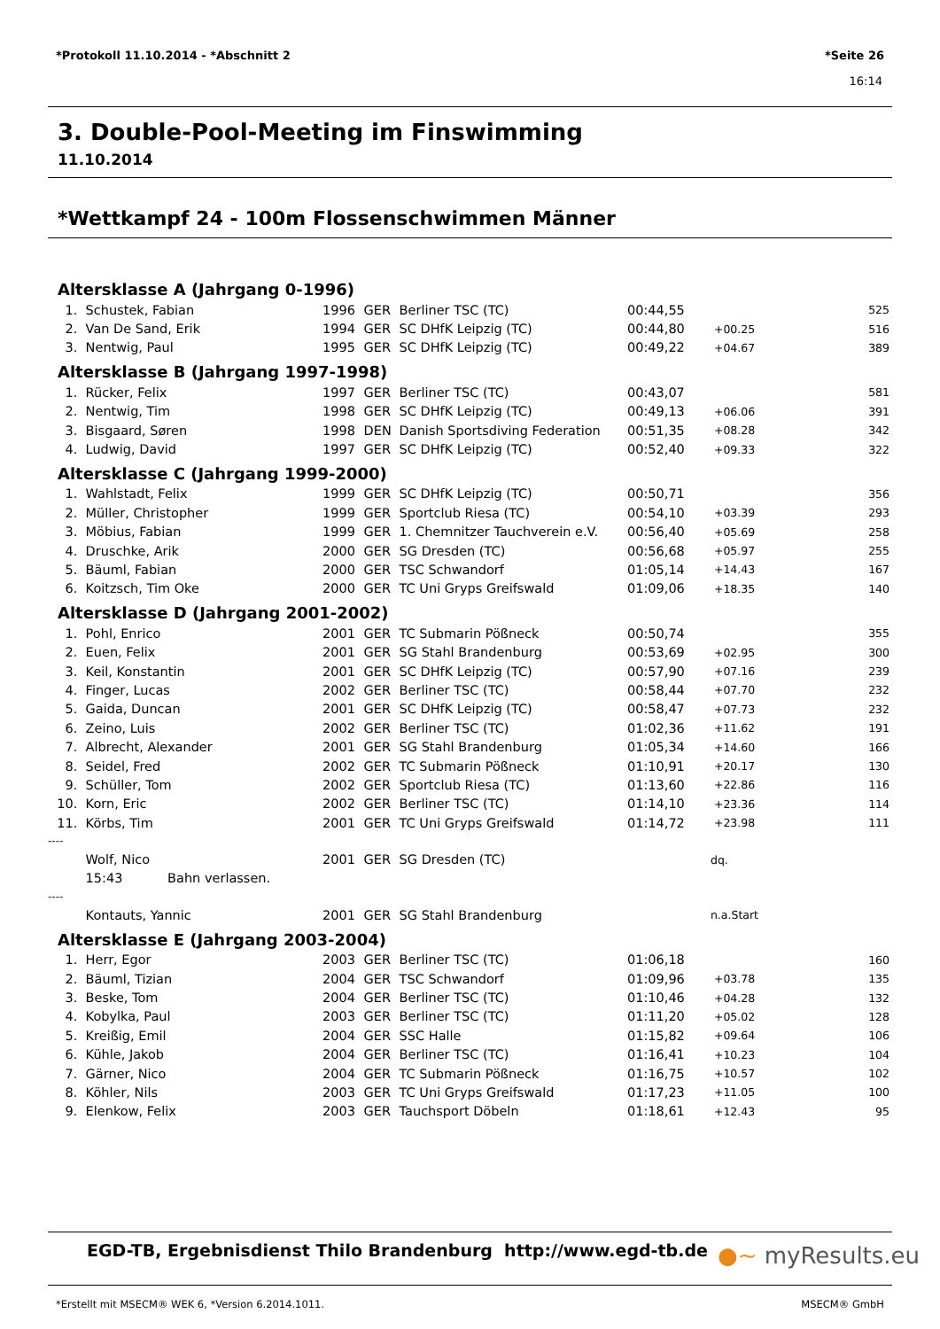*Protokoll 11.10.2014 - *Abschnitt 2 *Seite 26
16:14
3. Double-Pool-Meeting im Finswimming
11.10.2014
*Wettkampf 24 - 100m Flossenschwimmen Männer
| Altersklasse A (Jahrgang 0-1996) | | | | | | | |
| 1. | Schustek, Fabian | 1996 | GER | Berliner TSC (TC) | 00:44,55 | | 525 |
| 2. | Van De Sand, Erik | 1994 | GER | SC DHfK Leipzig (TC) | 00:44,80 | +00.25 | 516 |
| 3. | Nentwig, Paul | 1995 | GER | SC DHfK Leipzig (TC) | 00:49,22 | +04.67 | 389 |
| Altersklasse B (Jahrgang 1997-1998) | | | | | | | |
| 1. | Rücker, Felix | 1997 | GER | Berliner TSC (TC) | 00:43,07 | | 581 |
| 2. | Nentwig, Tim | 1998 | GER | SC DHfK Leipzig (TC) | 00:49,13 | +06.06 | 391 |
| 3. | Bisgaard, Søren | 1998 | DEN | Danish Sportsdiving Federation | 00:51,35 | +08.28 | 342 |
| 4. | Ludwig, David | 1997 | GER | SC DHfK Leipzig (TC) | 00:52,40 | +09.33 | 322 |
| Altersklasse C (Jahrgang 1999-2000) | | | | | | | |
| 1. | Wahlstadt, Felix | 1999 | GER | SC DHfK Leipzig (TC) | 00:50,71 | | 356 |
| 2. | Müller, Christopher | 1999 | GER | Sportclub Riesa (TC) | 00:54,10 | +03.39 | 293 |
| 3. | Möbius, Fabian | 1999 | GER | 1. Chemnitzer Tauchverein e.V. | 00:56,40 | +05.69 | 258 |
| 4. | Druschke, Arik | 2000 | GER | SG Dresden (TC) | 00:56,68 | +05.97 | 255 |
| 5. | Bäuml, Fabian | 2000 | GER | TSC Schwandorf | 01:05,14 | +14.43 | 167 |
| 6. | Koitzsch, Tim Oke | 2000 | GER | TC Uni Gryps Greifswald | 01:09,06 | +18.35 | 140 |
| Altersklasse D (Jahrgang 2001-2002) | | | | | | | |
| 1. | Pohl, Enrico | 2001 | GER | TC Submarin Pößneck | 00:50,74 | | 355 |
| 2. | Euen, Felix | 2001 | GER | SG Stahl Brandenburg | 00:53,69 | +02.95 | 300 |
| 3. | Keil, Konstantin | 2001 | GER | SC DHfK Leipzig (TC) | 00:57,90 | +07.16 | 239 |
| 4. | Finger, Lucas | 2002 | GER | Berliner TSC (TC) | 00:58,44 | +07.70 | 232 |
| 5. | Gaida, Duncan | 2001 | GER | SC DHfK Leipzig (TC) | 00:58,47 | +07.73 | 232 |
| 6. | Zeino, Luis | 2002 | GER | Berliner TSC (TC) | 01:02,36 | +11.62 | 191 |
| 7. | Albrecht, Alexander | 2001 | GER | SG Stahl Brandenburg | 01:05,34 | +14.60 | 166 |
| 8. | Seidel, Fred | 2002 | GER | TC Submarin Pößneck | 01:10,91 | +20.17 | 130 |
| 9. | Schüller, Tom | 2002 | GER | Sportclub Riesa (TC) | 01:13,60 | +22.86 | 116 |
| 10. | Korn, Eric | 2002 | GER | Berliner TSC (TC) | 01:14,10 | +23.36 | 114 |
| 11. | Körbs, Tim | 2001 | GER | TC Uni Gryps Greifswald | 01:14,72 | +23.98 | 111 |
| ---- | | | | | | | |
| | Wolf, Nico | 2001 | GER | SG Dresden (TC) | | dq. | |
| | 15:43 Bahn verlassen. | | | | | | |
| ---- | | | | | | | |
| | Kontauts, Yannic | 2001 | GER | SG Stahl Brandenburg | | n.a.Start | |
| Altersklasse E (Jahrgang 2003-2004) | | | | | | | |
| 1. | Herr, Egor | 2003 | GER | Berliner TSC (TC) | 01:06,18 | | 160 |
| 2. | Bäuml, Tizian | 2004 | GER | TSC Schwandorf | 01:09,96 | +03.78 | 135 |
| 3. | Beske, Tom | 2004 | GER | Berliner TSC (TC) | 01:10,46 | +04.28 | 132 |
| 4. | Kobylka, Paul | 2003 | GER | Berliner TSC (TC) | 01:11,20 | +05.02 | 128 |
| 5. | Kreißig, Emil | 2004 | GER | SSC Halle | 01:15,82 | +09.64 | 106 |
| 6. | Kühle, Jakob | 2004 | GER | Berliner TSC (TC) | 01:16,41 | +10.23 | 104 |
| 7. | Gärner, Nico | 2004 | GER | TC Submarin Pößneck | 01:16,75 | +10.57 | 102 |
| 8. | Köhler, Nils | 2003 | GER | TC Uni Gryps Greifswald | 01:17,23 | +11.05 | 100 |
| 9. | Elenkow, Felix | 2003 | GER | Tauchsport Döbeln | 01:18,61 | +12.43 | 95 |
EGD-TB, Ergebnisdienst Thilo Brandenburg http://www.egd-tb.de
●~ myResults.eu
*Erstellt mit MSECM® WEK 6, *Version 6.2014.1011. MSECM® GmbH